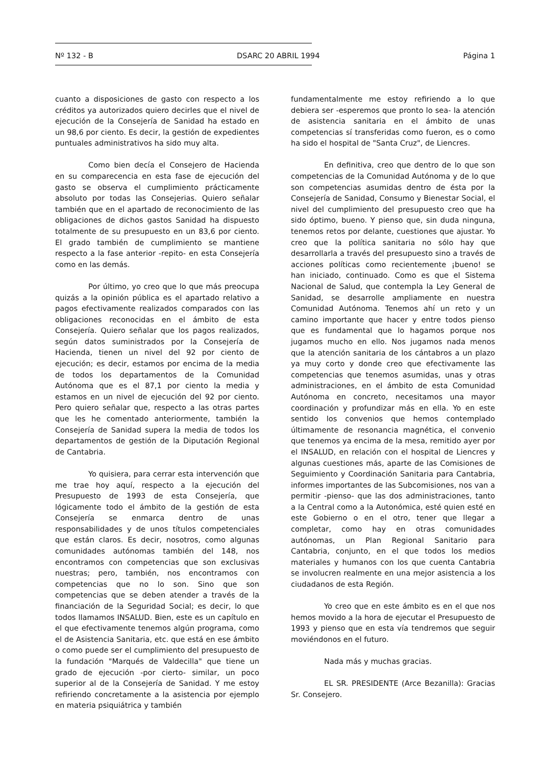Nº 132 - B DSARC 20 ABRIL 1994 Página 1
cuanto a disposiciones de gasto con respecto a los créditos ya autorizados quiero decirles que el nivel de ejecución de la Consejería de Sanidad ha estado en un 98,6 por ciento. Es decir, la gestión de expedientes puntuales administrativos ha sido muy alta.
Como bien decía el Consejero de Hacienda en su comparecencia en esta fase de ejecución del gasto se observa el cumplimiento prácticamente absoluto por todas las Consejerias. Quiero señalar también que en el apartado de reconocimiento de las obligaciones de dichos gastos Sanidad ha dispuesto totalmente de su presupuesto en un 83,6 por ciento. El grado también de cumplimiento se mantiene respecto a la fase anterior -repito- en esta Consejería como en las demás.
Por último, yo creo que lo que más preocupa quizás a la opinión pública es el apartado relativo a pagos efectivamente realizados comparados con las obligaciones reconocidas en el ámbito de esta Consejería. Quiero señalar que los pagos realizados, según datos suministrados por la Consejería de Hacienda, tienen un nivel del 92 por ciento de ejecución; es decir, estamos por encima de la media de todos los departamentos de la Comunidad Autónoma que es el 87,1 por ciento la media y estamos en un nivel de ejecución del 92 por ciento. Pero quiero señalar que, respecto a las otras partes que les he comentado anteriormente, también la Consejería de Sanidad supera la media de todos los departamentos de gestión de la Diputación Regional de Cantabria.
Yo quisiera, para cerrar esta intervención que me trae hoy aquí, respecto a la ejecución del Presupuesto de 1993 de esta Consejería, que lógicamente todo el ámbito de la gestión de esta Consejería se enmarca dentro de unas responsabilidades y de unos títulos competenciales que están claros. Es decir, nosotros, como algunas comunidades autónomas también del 148, nos encontramos con competencias que son exclusivas nuestras; pero, también, nos encontramos con competencias que no lo son. Sino que son competencias que se deben atender a través de la financiación de la Seguridad Social; es decir, lo que todos llamamos INSALUD. Bien, este es un capítulo en el que efectivamente tenemos algún programa, como el de Asistencia Sanitaria, etc. que está en ese ámbito o como puede ser el cumplimiento del presupuesto de la fundación "Marqués de Valdecilla" que tiene un grado de ejecución -por cierto- similar, un poco superior al de la Consejería de Sanidad. Y me estoy refiriendo concretamente a la asistencia por ejemplo en materia psiquiátrica y también
fundamentalmente me estoy refiriendo a lo que debiera ser -esperemos que pronto lo sea- la atención de asistencia sanitaria en el ámbito de unas competencias sí transferidas como fueron, es o como ha sido el hospital de "Santa Cruz", de Liencres.
En definitiva, creo que dentro de lo que son competencias de la Comunidad Autónoma y de lo que son competencias asumidas dentro de ésta por la Consejería de Sanidad, Consumo y Bienestar Social, el nivel del cumplimiento del presupuesto creo que ha sido óptimo, bueno. Y pienso que, sin duda ninguna, tenemos retos por delante, cuestiones que ajustar. Yo creo que la política sanitaria no sólo hay que desarrollarla a través del presupuesto sino a través de acciones políticas como recientemente ¡bueno! se han iniciado, continuado. Como es que el Sistema Nacional de Salud, que contempla la Ley General de Sanidad, se desarrolle ampliamente en nuestra Comunidad Autónoma. Tenemos ahí un reto y un camino importante que hacer y entre todos pienso que es fundamental que lo hagamos porque nos jugamos mucho en ello. Nos jugamos nada menos que la atención sanitaria de los cántabros a un plazo ya muy corto y donde creo que efectivamente las competencias que tenemos asumidas, unas y otras administraciones, en el ámbito de esta Comunidad Autónoma en concreto, necesitamos una mayor coordinación y profundizar más en ella. Yo en este sentido los convenios que hemos contemplado últimamente de resonancia magnética, el convenio que tenemos ya encima de la mesa, remitido ayer por el INSALUD, en relación con el hospital de Liencres y algunas cuestiones más, aparte de las Comisiones de Seguimiento y Coordinación Sanitaria para Cantabria, informes importantes de las Subcomisiones, nos van a permitir -pienso- que las dos administraciones, tanto a la Central como a la Autonómica, esté quien esté en este Gobierno o en el otro, tener que llegar a completar, como hay en otras comunidades autónomas, un Plan Regional Sanitario para Cantabria, conjunto, en el que todos los medios materiales y humanos con los que cuenta Cantabria se involucren realmente en una mejor asistencia a los ciudadanos de esta Región.
Yo creo que en este ámbito es en el que nos hemos movido a la hora de ejecutar el Presupuesto de 1993 y pienso que en esta vía tendremos que seguir moviéndonos en el futuro.
Nada más y muchas gracias.
EL SR. PRESIDENTE (Arce Bezanilla): Gracias Sr. Consejero.